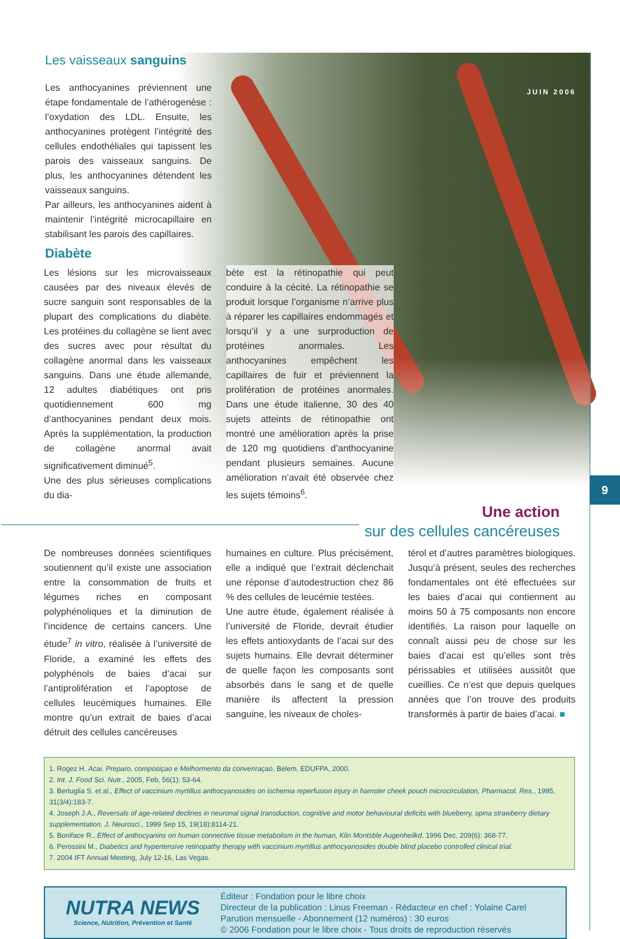9
JUIN 2006
Les vaisseaux sanguins
Les anthocyanines préviennent une étape fondamentale de l’athérogenèse : l’oxydation des LDL. Ensuite, les anthocyanines protègent l’intégrité des cellules endothéliales qui tapissent les parois des vaisseaux sanguins. De plus, les anthocyanines détendent les vaisseaux sanguins.
Par ailleurs, les anthocyanines aident à maintenir l’intégrité microcapillaire en stabilisant les parois des capillaires.
Diabète
Les lésions sur les microvaisseaux causées par des niveaux élevés de sucre sanguin sont responsables de la plupart des complications du diabète. Les protéines du collagène se lient avec des sucres avec pour résultat du collagène anormal dans les vaisseaux sanguins. Dans une étude allemande, 12 adultes diabétiques ont pris quotidiennement 600 mg d’anthocyanines pendant deux mois. Après la supplémentation, la production de collagène anormal avait significativement diminué<sup>5</sup>.
Une des plus sérieuses complications du dia-
bète est la rétinopathie qui peut conduire à la cécité. La rétinopathie se produit lorsque l’organisme n’arrive plus à réparer les capillaires endommagés et lorsqu’il y a une surproduction de protéines anormales. Les anthocyanines empêchent les capillaires de fuir et préviennent la prolifération de protéines anormales. Dans une étude italienne, 30 des 40 sujets atteints de rétinopathie ont montré une amélioration après la prise de 120 mg quotidiens d’anthocyanine pendant plusieurs semaines. Aucune amélioration n’avait été observée chez les sujets témoins<sup>6</sup>.
Une action
sur des cellules cancéreuses
De nombreuses données scientifiques soutiennent qu’il existe une association entre la consommation de fruits et légumes riches en composant polyphénoliques et la diminution de l’incidence de certains cancers. Une étude<sup>7</sup> in vitro, réalisée à l’université de Floride, a examiné les effets des polyphénols de baies d’acai sur l’antiprolifération et l’apoptose de cellules leucémiques humaines. Elle montre qu’un extrait de baies d’acai détruit des cellules cancéreuses
humaines en culture. Plus précisément, elle a indiqué que l’extrait déclenchait une réponse d’autodestruction chez 86 % des cellules de leucémie testées.
Une autre étude, également réalisée à l’université de Floride, devrait étudier les effets antioxydants de l’acai sur des sujets humains. Elle devrait déterminer de quelle façon les composants sont absorbés dans le sang et de quelle manière ils affectent la pression sanguine, les niveaux de choles-
térol et d’autres paramètres biologiques. Jusqu’à présent, seules des recherches fondamentales ont été effectuées sur les baies d’acai qui contiennent au moins 50 à 75 composants non encore identifiés. La raison pour laquelle on connaît aussi peu de chose sur les baies d’acai est qu’elles sont très périssables et utilisées aussitôt que cueillies. Ce n’est que depuis quelques années que l’on trouve des produits transformés à partir de baies d’acai. ■
1. Rogez H. Acai, Preparo, composiçao e Melhormento da convenraçao, Belem, EDUFPA, 2000.
2. Int. J. Food Sci. Nutr., 2005, Feb, 56(1): 53-64.
3. Bertuglia S. et al., Effect of vaccinium myrtillus anthocyanosides on ischemia reperfusion injury in hamster cheek pouch microcirculation, Pharmacol. Res., 1995, 31(3/4):183-7.
4. Joseph J.A., Reversals of age-related declines in neuronal signal transduction, cognitive and motor behavioural deficits with blueberry, spina strawberry dietary supplementation, J. Neurosci., 1999 Sep 15, 19(18):8114-21.
5. Boniface R., Effect of anthocyanins on human connective tissue metabolism in the human, Klin Montsble Augenheilkd, 1996 Dec, 209(6): 368-77.
6. Perossini M., Diabetics and hypertensive retinopathy therapy with vaccinium myrtillus anthocyanosides double blind placebo controlled clinical trial.
7. 2004 IFT Annual Meeting, July 12-16, Las Vegas.
NUTRA NEWS
Science, Nutrition, Prévention et Santé
Éditeur : Fondation pour le libre choix
Directeur de la publication : Linus Freeman - Rédacteur en chef : Yolaine Carel
Parution mensuelle - Abonnement (12 numéros) : 30 euros
© 2006 Fondation pour le libre choix - Tous droits de reproduction réservés